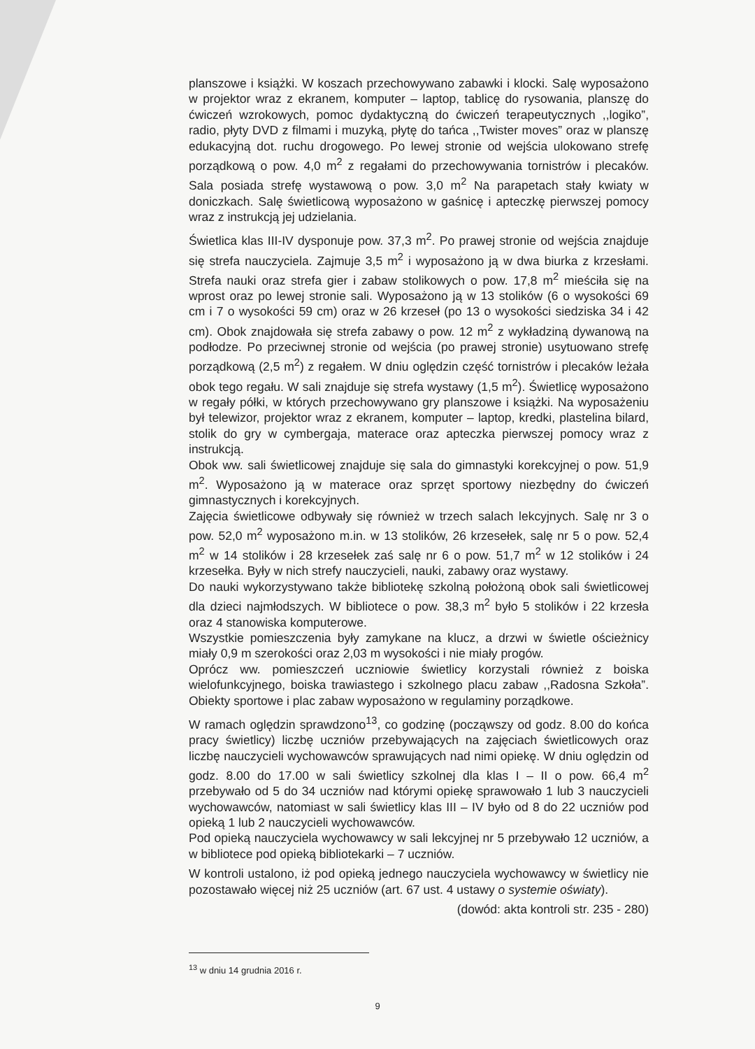planszowe i książki. W koszach przechowywano zabawki i klocki. Salę wyposażono w projektor wraz z ekranem, komputer – laptop, tablicę do rysowania, planszę do ćwiczeń wzrokowych, pomoc dydaktyczną do ćwiczeń terapeutycznych ,,logiko”, radio, płyty DVD z filmami i muzyką, płytę do tańca ,,Twister moves” oraz w planszę edukacyjną dot. ruchu drogowego. Po lewej stronie od wejścia ulokowano strefę porządkową o pow. 4,0 m<sup>2</sup> z regałami do przechowywania tornistrów i plecaków. Sala posiada strefę wystawową o pow. 3,0 m<sup>2</sup> Na parapetach stały kwiaty w doniczkach. Salę świetlicową wyposażono w gaśnicę i apteczkę pierwszej pomocy wraz z instrukcją jej udzielania.
Świetlica klas III-IV dysponuje pow. 37,3 m<sup>2</sup>. Po prawej stronie od wejścia znajduje się strefa nauczyciela. Zajmuje 3,5 m<sup>2</sup> i wyposażono ją w dwa biurka z krzesłami. Strefa nauki oraz strefa gier i zabaw stolikowych o pow. 17,8 m<sup>2</sup> mieściła się na wprost oraz po lewej stronie sali. Wyposażono ją w 13 stolików (6 o wysokości 69 cm i 7 o wysokości 59 cm) oraz w 26 krzeseł (po 13 o wysokości siedziska 34 i 42 cm). Obok znajdowała się strefa zabawy o pow. 12 m<sup>2</sup> z wykładziną dywanową na podłodze. Po przeciwnej stronie od wejścia (po prawej stronie) usytuowano strefę porządkową (2,5 m<sup>2</sup>) z regałem. W dniu oględzin część tornistrów i plecaków leżała obok tego regału. W sali znajduje się strefa wystawy (1,5 m<sup>2</sup>). Świetlicę wyposażono w regały półki, w których przechowywano gry planszowe i książki. Na wyposażeniu był telewizor, projektor wraz z ekranem, komputer – laptop, kredki, plastelina bilard, stolik do gry w cymbergaja, materace oraz apteczka pierwszej pomocy wraz z instrukcją.
Obok ww. sali świetlicowej znajduje się sala do gimnastyki korekcyjnej o pow. 51,9 m<sup>2</sup>. Wyposażono ją w materace oraz sprzęt sportowy niezbędny do ćwiczeń gimnastycznych i korekcyjnych.
Zajęcia świetlicowe odbywały się również w trzech salach lekcyjnych. Salę nr 3 o pow. 52,0 m<sup>2</sup> wyposażono m.in. w 13 stolików, 26 krzesełek, salę nr 5 o pow. 52,4 m<sup>2</sup> w 14 stolików i 28 krzesełek zaś salę nr 6 o pow. 51,7 m<sup>2</sup> w 12 stolików i 24 krzesełka. Były w nich strefy nauczycieli, nauki, zabawy oraz wystawy.
Do nauki wykorzystywano także bibliotekę szkolną położoną obok sali świetlicowej dla dzieci najmłodszych. W bibliotece o pow. 38,3 m<sup>2</sup> było 5 stolików i 22 krzesła oraz 4 stanowiska komputerowe.
Wszystkie pomieszczenia były zamykane na klucz, a drzwi w świetle ościeżnicy miały 0,9 m szerokości oraz 2,03 m wysokości i nie miały progów.
Oprócz ww. pomieszczeń uczniowie świetlicy korzystali również z boiska wielofunkcyjnego, boiska trawiastego i szkolnego placu zabaw ,,Radosna Szkoła”. Obiekty sportowe i plac zabaw wyposażono w regulaminy porządkowe.
W ramach oględzin sprawdzono<sup>13</sup>, co godzinę (począwszy od godz. 8.00 do końca pracy świetlicy) liczbę uczniów przebywających na zajęciach świetlicowych oraz liczbę nauczycieli wychowawców sprawujących nad nimi opiekę. W dniu oględzin od godz. 8.00 do 17.00 w sali świetlicy szkolnej dla klas I – II o pow. 66,4 m<sup>2</sup> przebywało od 5 do 34 uczniów nad którymi opiekę sprawowało 1 lub 3 nauczycieli wychowawców, natomiast w sali świetlicy klas III – IV było od 8 do 22 uczniów pod opieką 1 lub 2 nauczycieli wychowawców.
Pod opieką nauczyciela wychowawcy w sali lekcyjnej nr 5 przebywało 12 uczniów, a w bibliotece pod opieką bibliotekarki – 7 uczniów.
W kontroli ustalono, iż pod opieką jednego nauczyciela wychowawcy w świetlicy nie pozostawało więcej niż 25 uczniów (art. 67 ust. 4 ustawy o systemie oświaty).
(dowód: akta kontroli str. 235 - 280)
<sup>13</sup> w dniu 14 grudnia 2016 r.
9